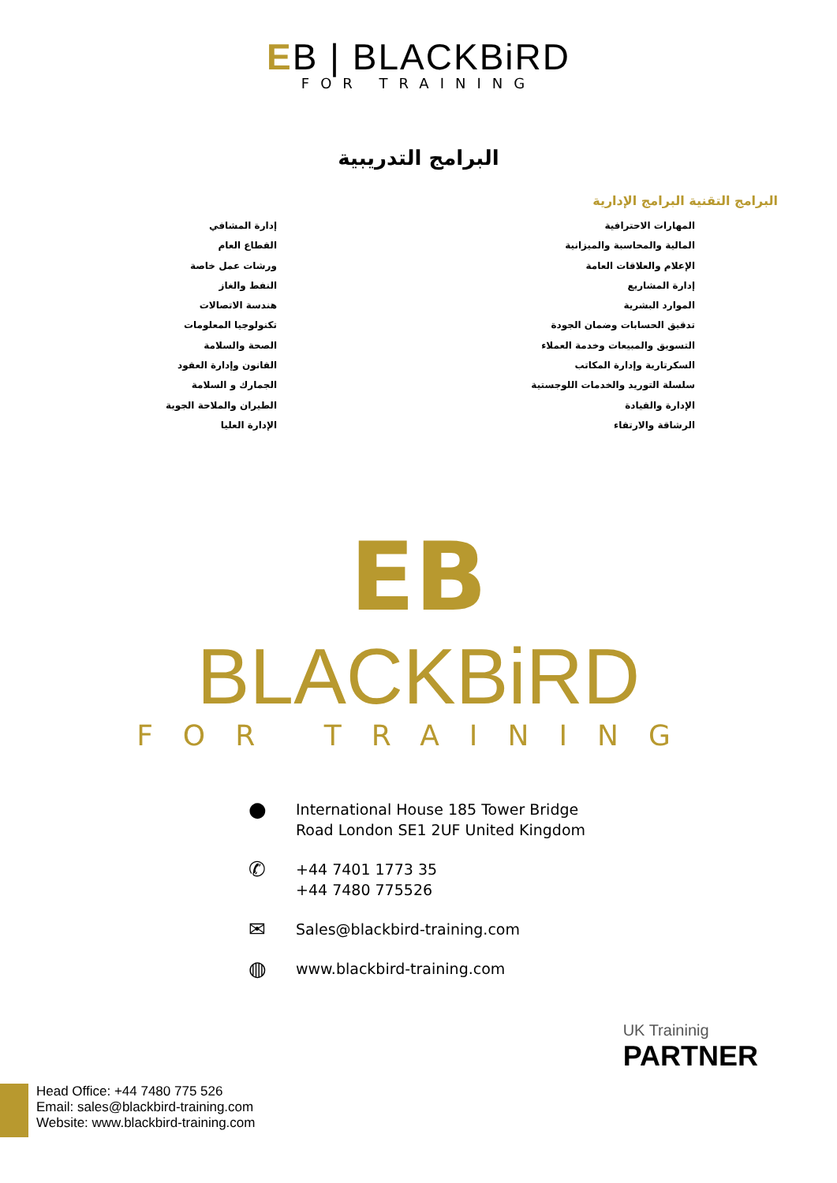EB | BLACKBiRD
FOR TRAINING
البرامج التدريبية
البرامج التقنية البرامج الإدارية
المهارات الاحترافية
المالية والمحاسبة والميزانية
الإعلام والعلاقات العامة
إدارة المشاريع
الموارد البشرية
تدقيق الحسابات وضمان الجودة
التسويق والمبيعات وخدمة العملاء
السكرتارية وإدارة المكاتب
سلسلة التوريد والخدمات اللوجستية
الإدارة والقيادة
الرشاقة والارتقاء
إدارة المشافي
القطاع العام
ورشات عمل خاصة
النفط والغاز
هندسة الاتصالات
تكنولوجيا المعلومات
الصحة والسلامة
القانون وإدارة العقود
الجمارك و السلامة
الطيران والملاحة الجوية
الإدارة العليا
EB
BLACKBiRD
FOR TRAINING
● International House 185 Tower Bridge
Road London SE1 2UF United Kingdom
✆ +44 7401 1773 35
+44 7480 775526
✉ Sales@blackbird-training.com
◍ www.blackbird-training.com
UK Traininig
PARTNER
Head Office: +44 7480 775 526
Email: sales@blackbird-training.com
Website: www.blackbird-training.com